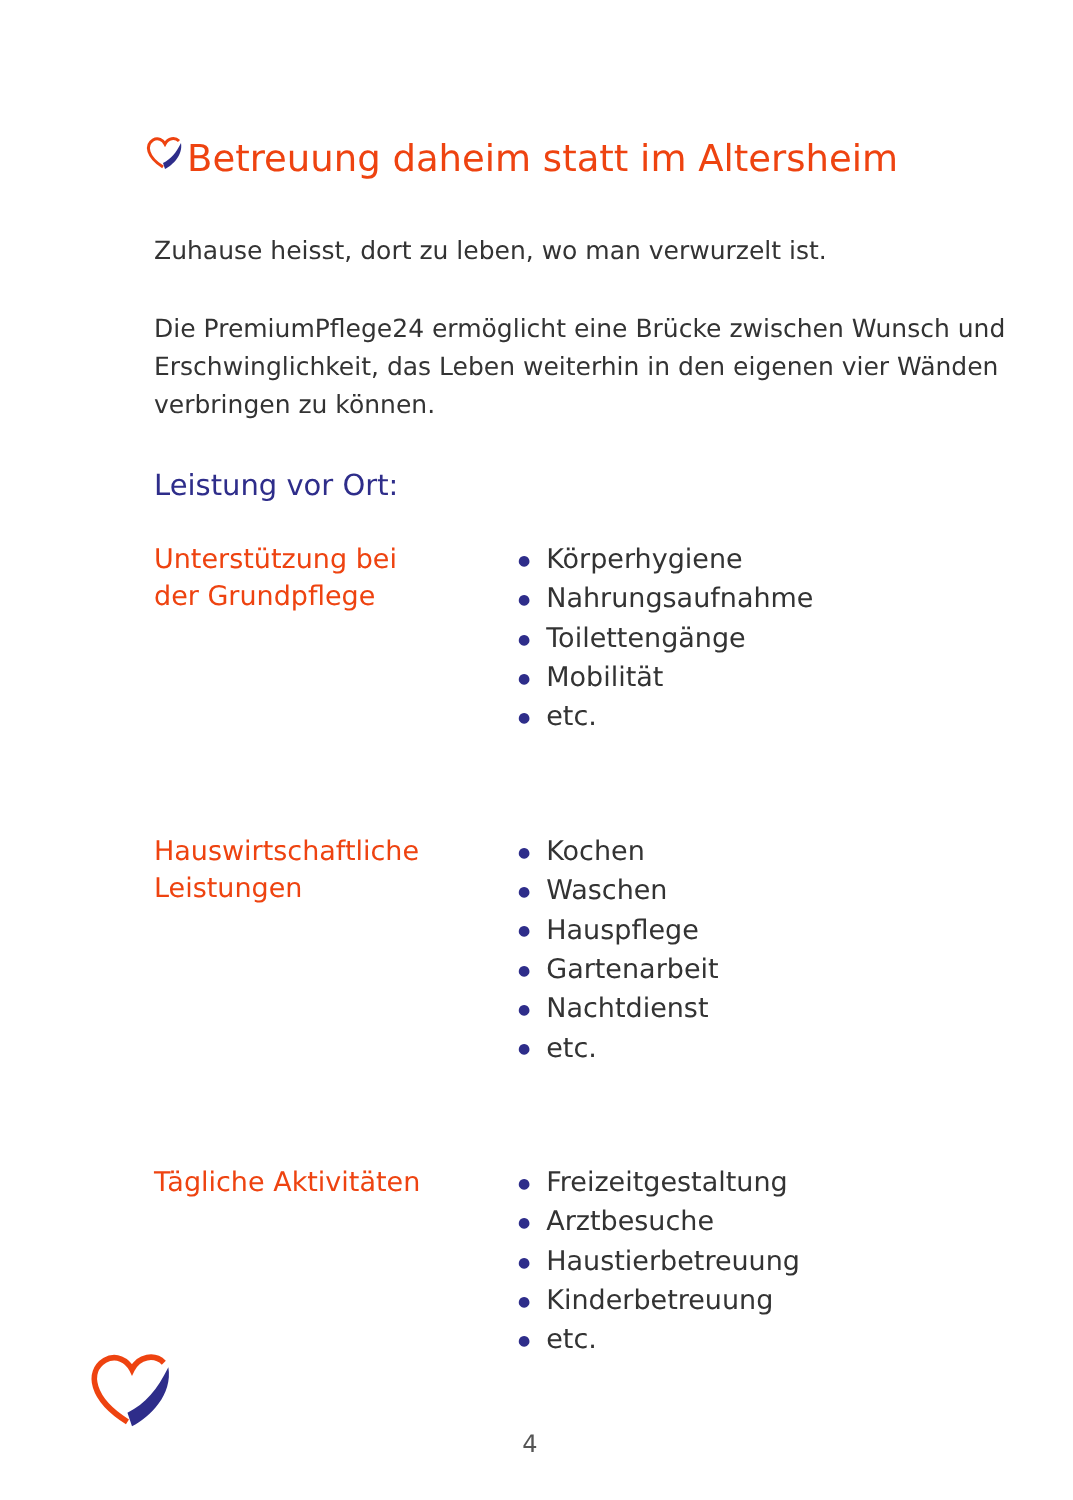Betreuung daheim statt im Altersheim
Zuhause heisst, dort zu leben, wo man verwurzelt ist.
Die PremiumPflege24 ermöglicht eine Brücke zwischen Wunsch und Erschwinglichkeit, das Leben weiterhin in den eigenen vier Wänden verbringen zu können.
Leistung vor Ort:
Unterstützung bei
der Grundpflege
● Körperhygiene
● Nahrungsaufnahme
● Toilettengänge
● Mobilität
● etc.
Hauswirtschaftliche
Leistungen
● Kochen
● Waschen
● Hauspflege
● Gartenarbeit
● Nachtdienst
● etc.
Tägliche Aktivitäten
● Freizeitgestaltung
● Arztbesuche
● Haustierbetreuung
● Kinderbetreuung
● etc.
4